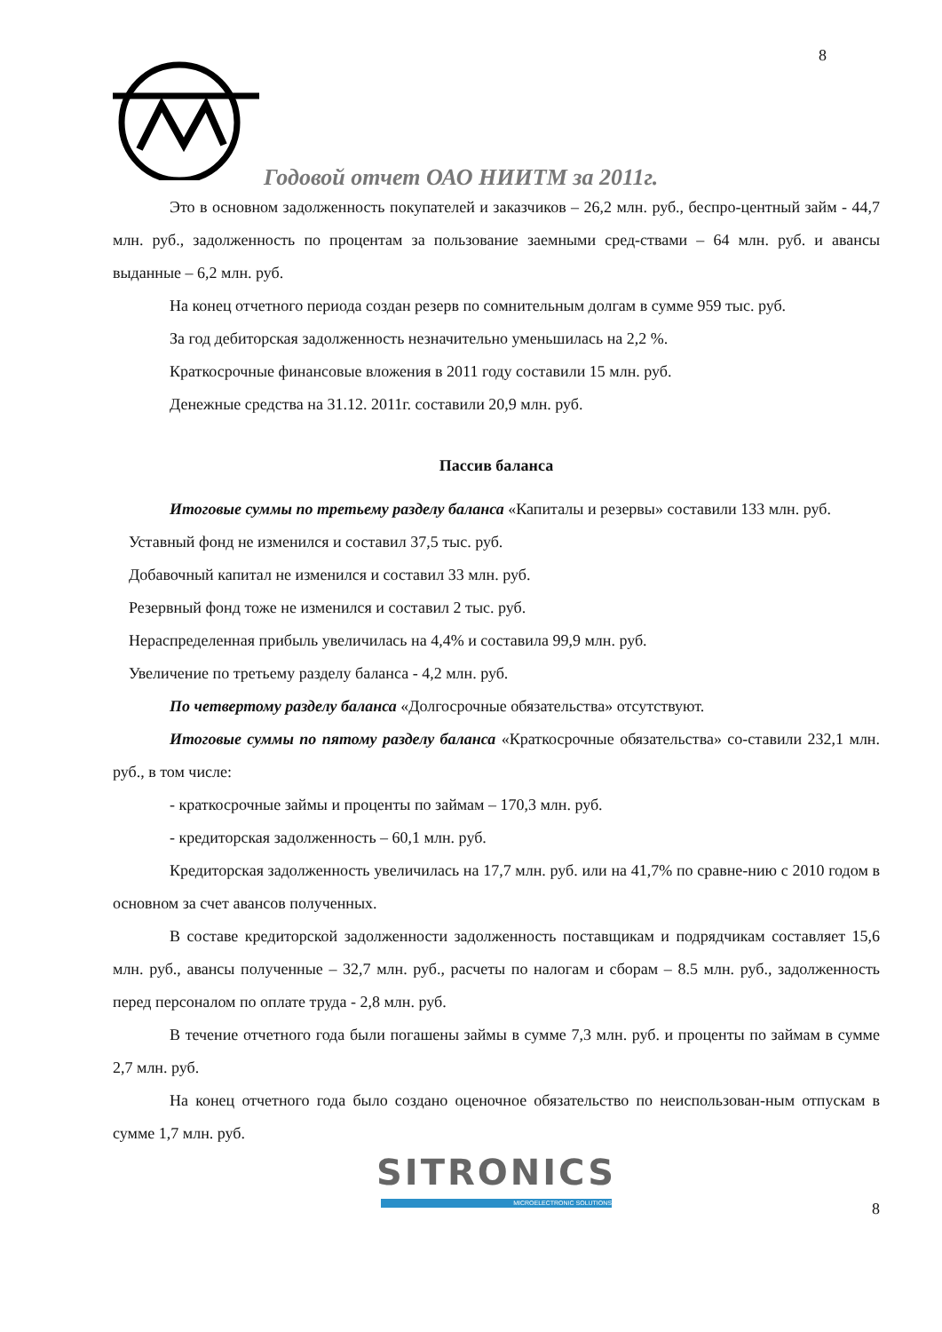8
Годовой отчет ОАО НИИТМ за 2011г.
Это в основном задолженность покупателей и заказчиков – 26,2 млн. руб., беспро-центный займ - 44,7 млн. руб., задолженность по процентам за пользование заемными сред-ствами – 64 млн. руб. и авансы выданные – 6,2 млн. руб.
На конец отчетного периода создан резерв по сомнительным долгам в сумме 959 тыс. руб.
За год дебиторская задолженность незначительно уменьшилась на 2,2 %.
Краткосрочные финансовые вложения в 2011 году составили 15 млн. руб.
Денежные средства на 31.12. 2011г. составили 20,9 млн. руб.
Пассив баланса
Итоговые суммы по третьему разделу баланса «Капиталы и резервы» составили 133 млн. руб.
Уставный фонд не изменился и составил 37,5 тыс. руб.
Добавочный капитал не изменился и составил 33 млн. руб.
Резервный фонд тоже не изменился и составил 2 тыс. руб.
Нераспределенная прибыль увеличилась на 4,4% и составила 99,9 млн. руб.
Увеличение по третьему разделу баланса - 4,2 млн. руб.
По четвертому разделу баланса «Долгосрочные обязательства» отсутствуют.
Итоговые суммы по пятому разделу баланса «Краткосрочные обязательства» со-ставили 232,1 млн. руб., в том числе:
- краткосрочные займы и проценты по займам – 170,3 млн. руб.
- кредиторская задолженность – 60,1 млн. руб.
Кредиторская задолженность увеличилась на 17,7 млн. руб. или на 41,7% по сравне-нию с 2010 годом в основном за счет авансов полученных.
В составе кредиторской задолженности задолженность поставщикам и подрядчикам составляет 15,6 млн. руб., авансы полученные – 32,7 млн. руб., расчеты по налогам и сборам – 8.5 млн. руб., задолженность перед персоналом по оплате труда - 2,8 млн. руб.
В течение отчетного года были погашены займы в сумме 7,3 млн. руб. и проценты по займам в сумме 2,7 млн. руб.
На конец отчетного года было создано оценочное обязательство по неиспользован-ным отпускам в сумме 1,7 млн. руб.
SITRONICS
MICROELECTRONIC SOLUTIONS
8